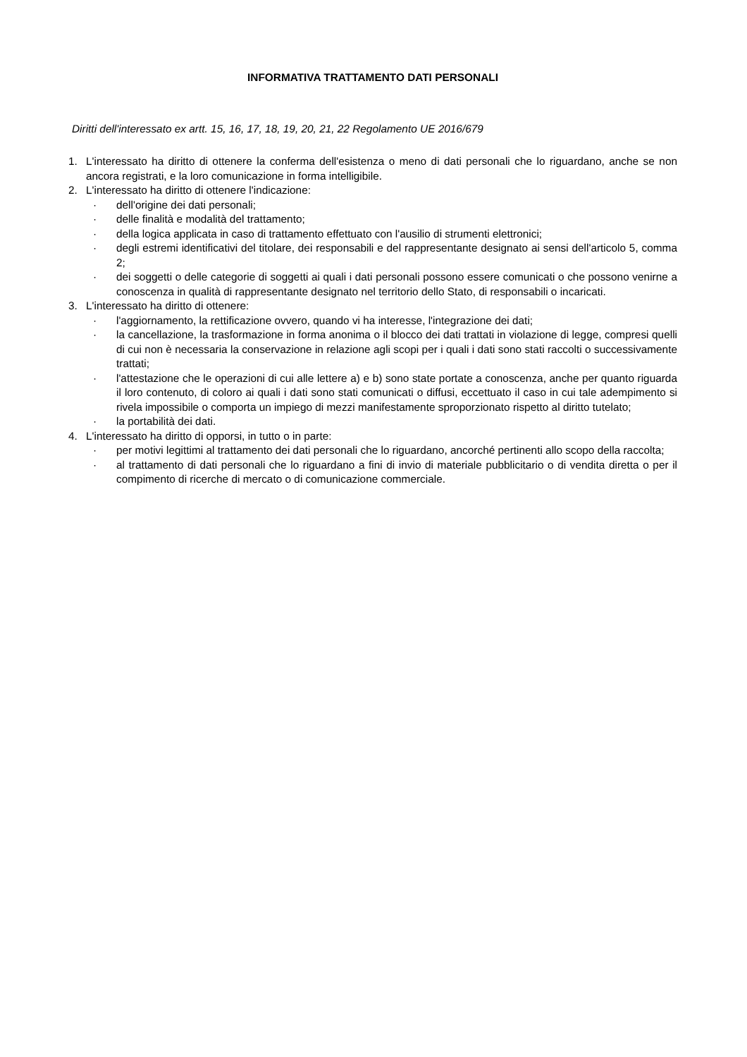INFORMATIVA TRATTAMENTO DATI PERSONALI
Diritti dell'interessato ex artt. 15, 16, 17, 18, 19, 20, 21, 22 Regolamento UE 2016/679
1. L'interessato ha diritto di ottenere la conferma dell'esistenza o meno di dati personali che lo riguardano, anche se non ancora registrati, e la loro comunicazione in forma intelligibile.
2. L'interessato ha diritto di ottenere l'indicazione:
· dell'origine dei dati personali;
· delle finalità e modalità del trattamento;
· della logica applicata in caso di trattamento effettuato con l'ausilio di strumenti elettronici;
· degli estremi identificativi del titolare, dei responsabili e del rappresentante designato ai sensi dell'articolo 5, comma 2;
· dei soggetti o delle categorie di soggetti ai quali i dati personali possono essere comunicati o che possono venirne a conoscenza in qualità di rappresentante designato nel territorio dello Stato, di responsabili o incaricati.
3. L'interessato ha diritto di ottenere:
· l'aggiornamento, la rettificazione ovvero, quando vi ha interesse, l'integrazione dei dati;
· la cancellazione, la trasformazione in forma anonima o il blocco dei dati trattati in violazione di legge, compresi quelli di cui non è necessaria la conservazione in relazione agli scopi per i quali i dati sono stati raccolti o successivamente trattati;
· l'attestazione che le operazioni di cui alle lettere a) e b) sono state portate a conoscenza, anche per quanto riguarda il loro contenuto, di coloro ai quali i dati sono stati comunicati o diffusi, eccettuato il caso in cui tale adempimento si rivela impossibile o comporta un impiego di mezzi manifestamente sproporzionato rispetto al diritto tutelato;
· la portabilità dei dati.
4. L'interessato ha diritto di opporsi, in tutto o in parte:
· per motivi legittimi al trattamento dei dati personali che lo riguardano, ancorché pertinenti allo scopo della raccolta;
· al trattamento di dati personali che lo riguardano a fini di invio di materiale pubblicitario o di vendita diretta o per il compimento di ricerche di mercato o di comunicazione commerciale.